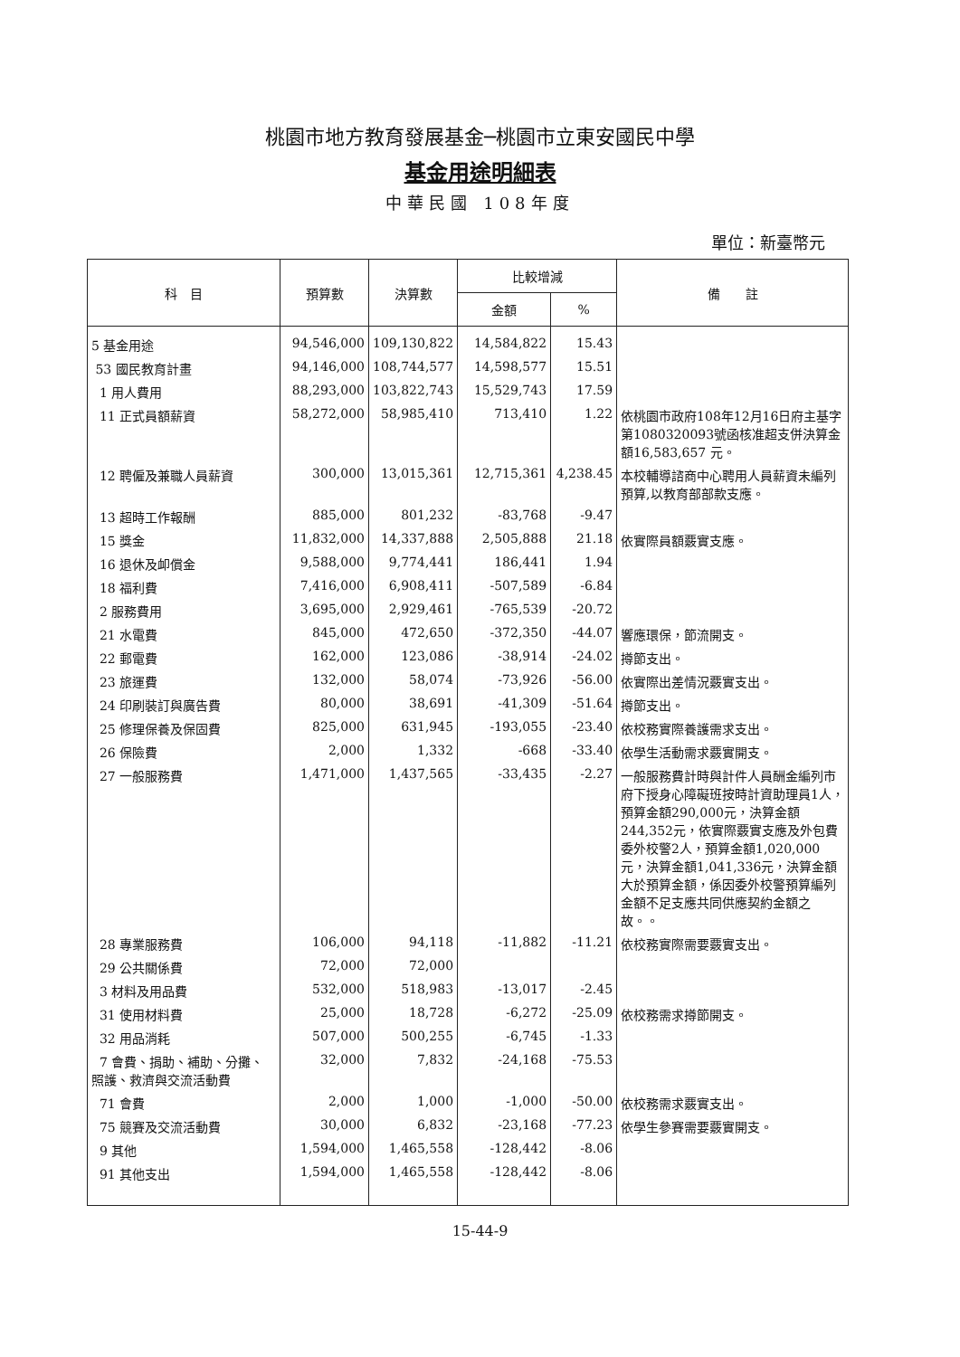桃園市地方教育發展基金─桃園市立東安國民中學
基金用途明細表
中華民國 108年度
單位：新臺幣元
| 科 目 | 預算數 | 決算數 | 比較增減 | | 備 註 |
| --- | --- | --- | --- | --- | --- |
| | | | 金額 | % | |
| 5 基金用途 | 94,546,000 | 109,130,822 | 14,584,822 | 15.43 | |
| 53 國民教育計畫 | 94,146,000 | 108,744,577 | 14,598,577 | 15.51 | |
| 1 用人費用 | 88,293,000 | 103,822,743 | 15,529,743 | 17.59 | |
| 11 正式員額薪資 | 58,272,000 | 58,985,410 | 713,410 | 1.22 | 依桃園市政府108年12月16日府主基字第1080320093號函核准超支併決算金額16,583,657 元。 |
| 12 聘僱及兼職人員薪資 | 300,000 | 13,015,361 | 12,715,361 | 4,238.45 | 本校輔導諮商中心聘用人員薪資未編列預算,以教育部部款支應。 |
| 13 超時工作報酬 | 885,000 | 801,232 | -83,768 | -9.47 | |
| 15 獎金 | 11,832,000 | 14,337,888 | 2,505,888 | 21.18 | 依實際員額覈實支應。 |
| 16 退休及卹償金 | 9,588,000 | 9,774,441 | 186,441 | 1.94 | |
| 18 福利費 | 7,416,000 | 6,908,411 | -507,589 | -6.84 | |
| 2 服務費用 | 3,695,000 | 2,929,461 | -765,539 | -20.72 | |
| 21 水電費 | 845,000 | 472,650 | -372,350 | -44.07 | 響應環保，節流開支。 |
| 22 郵電費 | 162,000 | 123,086 | -38,914 | -24.02 | 撙節支出。 |
| 23 旅運費 | 132,000 | 58,074 | -73,926 | -56.00 | 依實際出差情況覈實支出。 |
| 24 印刷裝訂與廣告費 | 80,000 | 38,691 | -41,309 | -51.64 | 撙節支出。 |
| 25 修理保養及保固費 | 825,000 | 631,945 | -193,055 | -23.40 | 依校務實際養護需求支出。 |
| 26 保險費 | 2,000 | 1,332 | -668 | -33.40 | 依學生活動需求覈實開支。 |
| 27 一般服務費 | 1,471,000 | 1,437,565 | -33,435 | -2.27 | 一般服務費計時與計件人員酬金編列市府下授身心障礙班按時計資助理員1人，預算金額290,000元，決算金額244,352元，依實際覈實支應及外包費委外校警2人，預算金額1,020,000元，決算金額1,041,336元，決算金額大於預算金額，係因委外校警預算編列金額不足支應共同供應契約金額之故。。 |
| 28 專業服務費 | 106,000 | 94,118 | -11,882 | -11.21 | 依校務實際需要覈實支出。 |
| 29 公共關係費 | 72,000 | 72,000 | | | |
| 3 材料及用品費 | 532,000 | 518,983 | -13,017 | -2.45 | |
| 31 使用材料費 | 25,000 | 18,728 | -6,272 | -25.09 | 依校務需求撙節開支。 |
| 32 用品消耗 | 507,000 | 500,255 | -6,745 | -1.33 | |
| 7 會費、捐助、補助、分攤、照護、救濟與交流活動費 | 32,000 | 7,832 | -24,168 | -75.53 | |
| 71 會費 | 2,000 | 1,000 | -1,000 | -50.00 | 依校務需求覈實支出。 |
| 75 競賽及交流活動費 | 30,000 | 6,832 | -23,168 | -77.23 | 依學生參賽需要覈實開支。 |
| 9 其他 | 1,594,000 | 1,465,558 | -128,442 | -8.06 | |
| 91 其他支出 | 1,594,000 | 1,465,558 | -128,442 | -8.06 | |
15-44-9